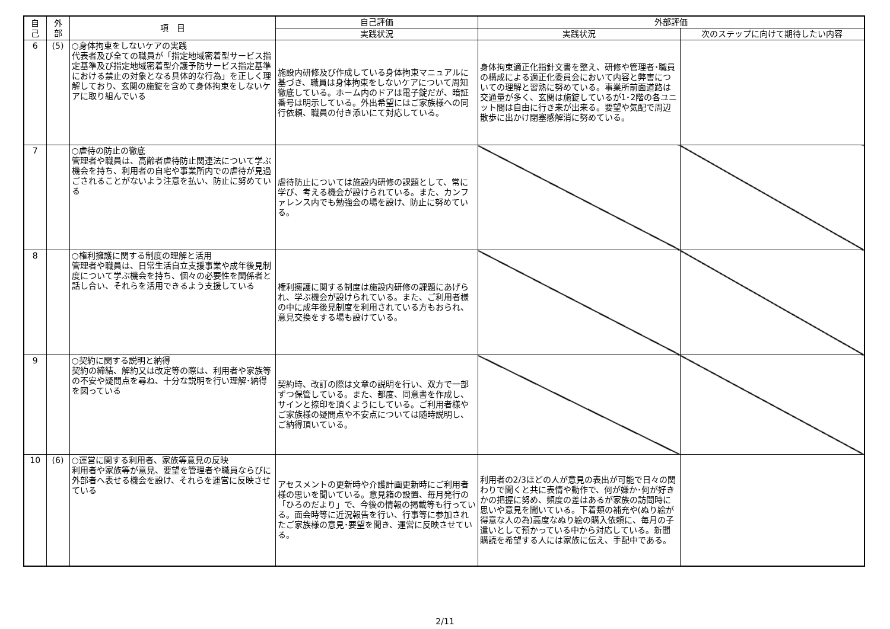| 自 己 | 外 部 | 項 目 | 自己評価 | 外部評価 | |
| --- | --- | --- | --- | --- | --- |
| | | | 実践状況 | 実践状況 | 次のステップに向けて期待したい内容 |
| 6 | (5) | ○身体拘束をしないケアの実践 代表者及び全ての職員が「指定地域密着型サービス指定基準及び指定地域密着型介護予防サービス指定基準における禁止の対象となる具体的な行為」を正しく理解しており、玄関の施錠を含めて身体拘束をしないケアに取り組んでいる | 施設内研修及び作成している身体拘束マニュアルに基づき、職員は身体拘束をしないケアについて周知徹底している。ホーム内のドアは電子錠だが、暗証番号は明示している。外出希望にはご家族様への同行依頼、職員の付き添いにて対応している。 | 身体拘束適正化指針文書を整え、研修や管理者･職員の構成による適正化委員会において内容と弊害についての理解と習熟に努めている。事業所前面道路は交通量が多く、玄関は施錠しているが1･2階の各ユニット間は自由に行き来が出来る。要望や気配で周辺散歩に出かけ閉塞感解消に努めている。 | |
| 7 | | ○虐待の防止の徹底 管理者や職員は、高齢者虐待防止関連法について学ぶ機会を持ち、利用者の自宅や事業所内での虐待が見過ごされることがないよう注意を払い、防止に努めている | 虐待防止については施設内研修の課題として、常に学び、考える機会が設けられている。また、カンファレンス内でも勉強会の場を設け、防止に努めている。 | | |
| 8 | | ○権利擁護に関する制度の理解と活用 管理者や職員は、日常生活自立支援事業や成年後見制度について学ぶ機会を持ち、個々の必要性を関係者と話し合い、それらを活用できるよう支援している | 権利擁護に関する制度は施設内研修の課題にあげられ、学ぶ機会が設けられている。また、ご利用者様の中に成年後見制度を利用されている方もおられ、意見交換をする場も設けている。 | | |
| 9 | | ○契約に関する説明と納得 契約の締結、解約又は改定等の際は、利用者や家族等の不安や疑問点を尋ね、十分な説明を行い理解･納得を図っている | 契約時、改訂の際は文章の説明を行い、双方で一部ずつ保管している。また、都度、同意書を作成し、サインと捺印を頂くようにしている。ご利用者様やご家族様の疑問点や不安点については随時説明し、ご納得頂いている。 | | |
| 10 | (6) | ○運営に関する利用者、家族等意見の反映 利用者や家族等が意見、要望を管理者や職員ならびに外部者へ表せる機会を設け、それらを運営に反映させている | アセスメントの更新時や介護計画更新時にご利用者様の思いを聞いている。意見箱の設置、毎月発行の「ひろのだより」で、今後の情報の掲載等も行っている。面会時等に近況報告を行い、行事等に参加されたご家族様の意見･要望を聞き、運営に反映させている。 | 利用者の2/3ほどの人が意見の表出が可能で日々の関わりで聞くと共に表情や動作で、何が嫌か･何が好きかの把握に努め、頻度の差はあるが家族の訪問時に思いや意見を聞いている。下着類の補充や(ぬり絵が得意な人の為)高度なぬり絵の購入依頼に、毎月の子遣いとして預かっている中から対応している。新聞購読を希望する人には家族に伝え、手配中である。 | |
2/11